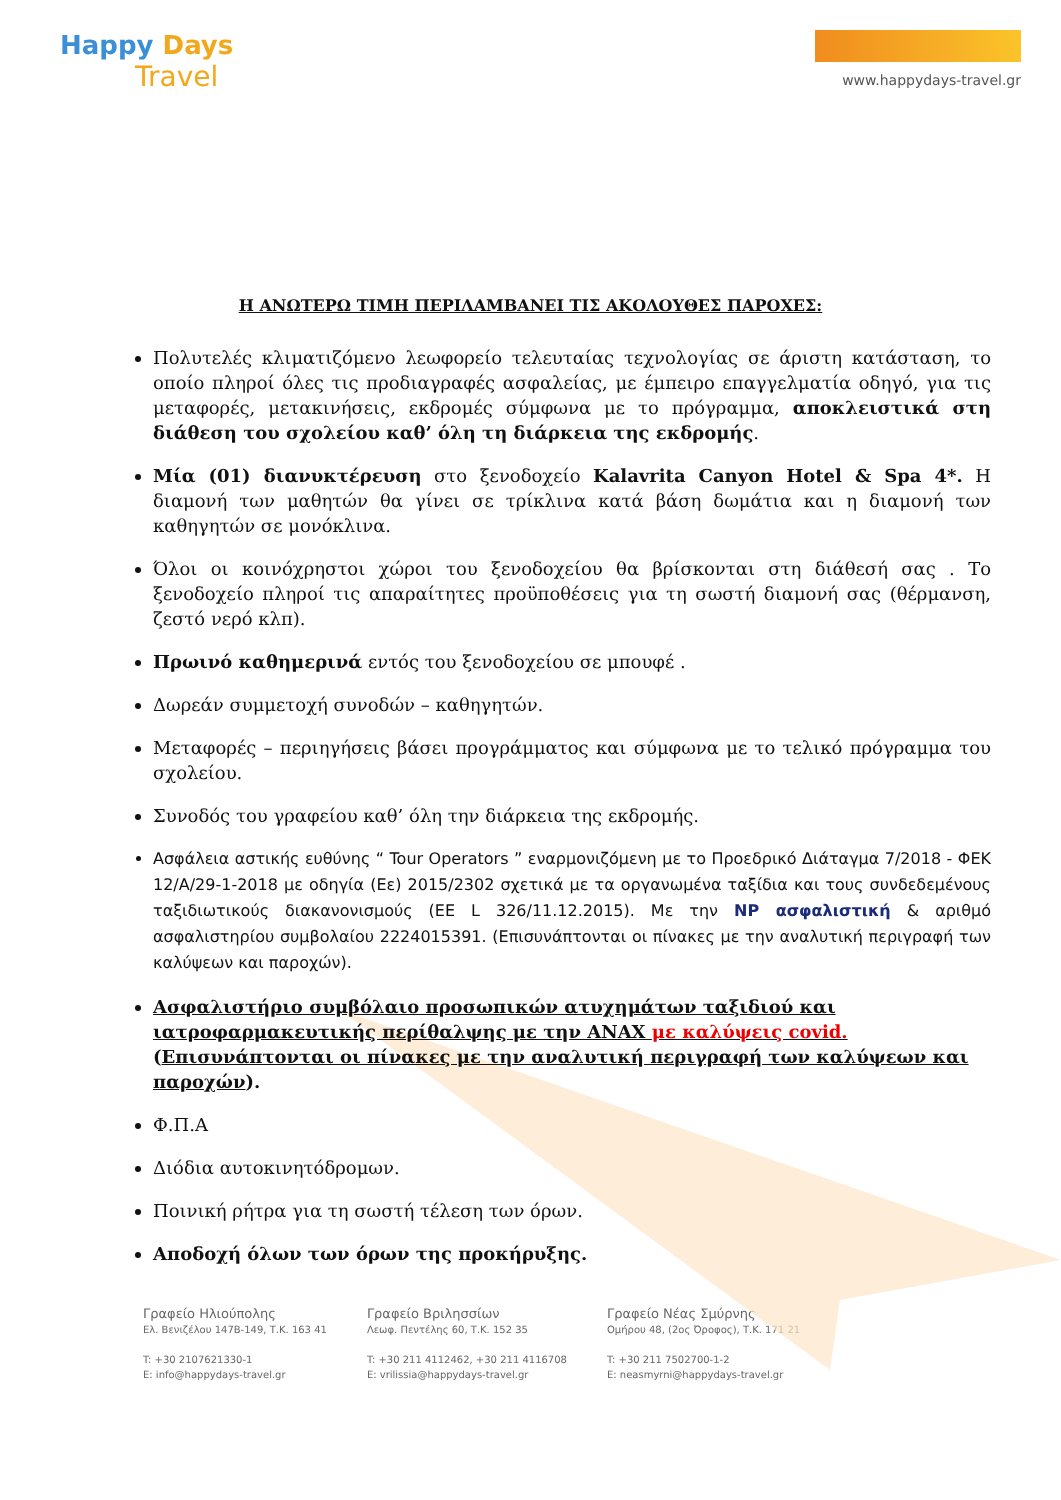Happy Days
Travel
www.happydays-travel.gr
Η ΑΝΩΤΕΡΩ ΤΙΜΗ ΠΕΡΙΛΑΜΒΑΝΕΙ ΤΙΣ ΑΚΟΛΟΥΘΕΣ ΠΑΡΟΧΕΣ:
Πολυτελές κλιματιζόμενο λεωφορείο τελευταίας τεχνολογίας σε άριστη κατάσταση, το οποίο πληροί όλες τις προδιαγραφές ασφαλείας, με έμπειρο επαγγελματία οδηγό, για τις μεταφορές, μετακινήσεις, εκδρομές σύμφωνα με το πρόγραμμα, αποκλειστικά στη διάθεση του σχολείου καθ’ όλη τη διάρκεια της εκδρομής.
Μία (01) διανυκτέρευση στο ξενοδοχείο Kalavrita Canyon Hotel & Spa 4*. Η διαμονή των μαθητών θα γίνει σε τρίκλινα κατά βάση δωμάτια και η διαμονή των καθηγητών σε μονόκλινα.
Όλοι οι κοινόχρηστοι χώροι του ξενοδοχείου θα βρίσκονται στη διάθεσή σας . Το ξενοδοχείο πληροί τις απαραίτητες προϋποθέσεις για τη σωστή διαμονή σας (θέρμανση, ζεστό νερό κλπ).
Πρωινό καθημερινά εντός του ξενοδοχείου σε μπουφέ .
Δωρεάν συμμετοχή συνοδών – καθηγητών.
Μεταφορές – περιηγήσεις βάσει προγράμματος και σύμφωνα με το τελικό πρόγραμμα του σχολείου.
Συνοδός του γραφείου καθ’ όλη την διάρκεια της εκδρομής.
Ασφάλεια αστικής ευθύνης “ Tour Operators ” εναρμονιζόμενη με το Προεδρικό Διάταγμα 7/2018 - ΦΕΚ 12/Α/29-1-2018 με οδηγία (Εε) 2015/2302 σχετικά με τα οργανωμένα ταξίδια και τους συνδεδεμένους ταξιδιωτικούς διακανονισμούς (ΕΕ L 326/11.12.2015). Με την NP ασφαλιστική & αριθμό ασφαλιστηρίου συμβολαίου 2224015391. (Επισυνάπτονται οι πίνακες με την αναλυτική περιγραφή των καλύψεων και παροχών).
Ασφαλιστήριο συμβόλαιο προσωπικών ατυχημάτων ταξιδιού και ιατροφαρμακευτικής περίθαλψης με την ANAX με καλύψεις covid.
(Επισυνάπτονται οι πίνακες με την αναλυτική περιγραφή των καλύψεων και παροχών).
Φ.Π.Α
Διόδια αυτοκινητόδρομων.
Ποινική ρήτρα για τη σωστή τέλεση των όρων.
Αποδοχή όλων των όρων της προκήρυξης.
Γραφείο Ηλιούπολης
Ελ. Βενιζέλου 147Β-149, Τ.Κ. 163 41
T: +30 2107621330-1
E: info@happydays-travel.gr
Γραφείο Βριλησσίων
Λεωφ. Πεντέλης 60, Τ.Κ. 152 35
T: +30 211 4112462, +30 211 4116708
E: vrilissia@happydays-travel.gr
Γραφείο Νέας Σμύρνης
Ομήρου 48, (2ος Όροφος), Τ.Κ. 171 21
T: +30 211 7502700-1-2
E: neasmyrni@happydays-travel.gr